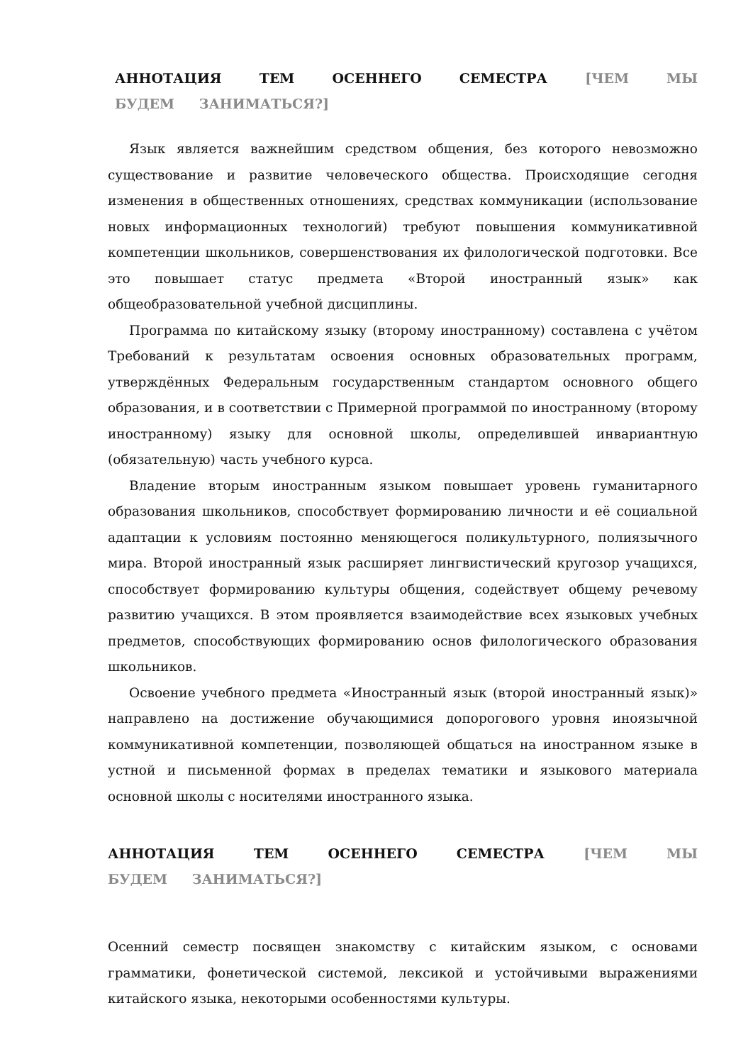АННОТАЦИЯ ТЕМ ОСЕННЕГО СЕМЕСТРА [ЧЕМ МЫ БУДЕМ ЗАНИМАТЬСЯ?]
Язык является важнейшим средством общения, без которого невозможно существование и развитие человеческого общества. Происходящие сегодня изменения в общественных отношениях, средствах коммуникации (использование новых информационных технологий) требуют повышения коммуникативной компетенции школьников, совершенствования их филологической подготовки. Все это повышает статус предмета «Второй иностранный язык» как общеобразовательной учебной дисциплины.
Программа по китайскому языку (второму иностранному) составлена с учётом Требований к результатам освоения основных образовательных программ, утверждённых Федеральным государственным стандартом основного общего образования, и в соответствии с Примерной программой по иностранному (второму иностранному) языку для основной школы, определившей инвариантную (обязательную) часть учебного курса.
Владение вторым иностранным языком повышает уровень гуманитарного образования школьников, способствует формированию личности и её социальной адаптации к условиям постоянно меняющегося поликультурного, полиязычного мира. Второй иностранный язык расширяет лингвистический кругозор учащихся, способствует формированию культуры общения, содействует общему речевому развитию учащихся. В этом проявляется взаимодействие всех языковых учебных предметов, способствующих формированию основ филологического образования школьников.
Освоение учебного предмета «Иностранный язык (второй иностранный язык)» направлено на достижение обучающимися допорогового уровня иноязычной коммуникативной компетенции, позволяющей общаться на иностранном языке в устной и письменной формах в пределах тематики и языкового материала основной школы с носителями иностранного языка.
АННОТАЦИЯ ТЕМ ОСЕННЕГО СЕМЕСТРА [ЧЕМ МЫ БУДЕМ ЗАНИМАТЬСЯ?]
Осенний семестр посвящен знакомству с китайским языком, с основами грамматики, фонетической системой, лексикой и устойчивыми выражениями китайского языка, некоторыми особенностями культуры.